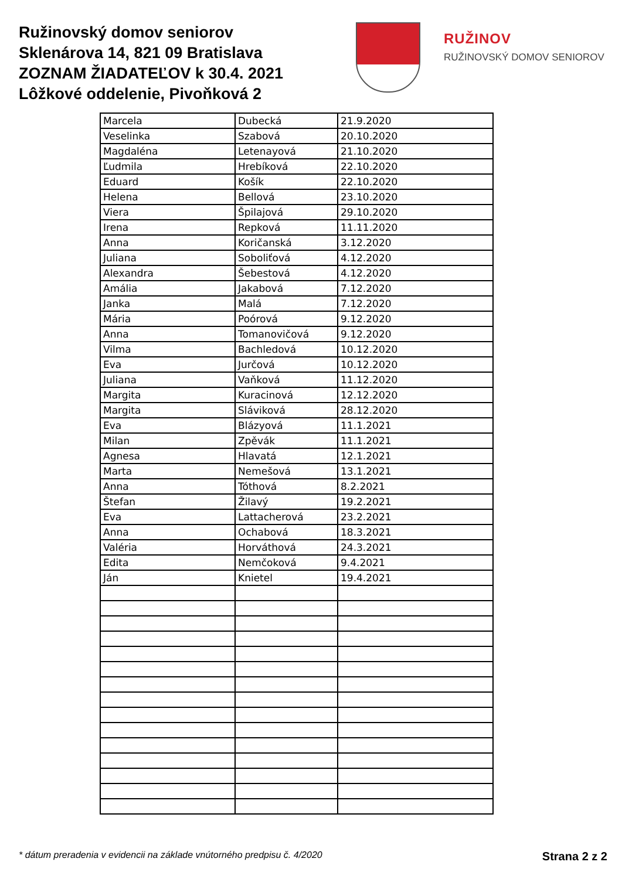Ružinovský domov seniorov
Sklenárova 14, 821 09 Bratislava
ZOZNAM ŽIADATEĽOV k 30.4. 2021
Lôžkové oddelenie, Pivoňková 2
RUŽINOV
RUŽINOVSKÝ DOMOV SENIOROV
| Marcela | Dubecká | 21.9.2020 |
| Veselinka | Szabová | 20.10.2020 |
| Magdaléna | Letenayová | 21.10.2020 |
| Ľudmila | Hrebíková | 22.10.2020 |
| Eduard | Košík | 22.10.2020 |
| Helena | Bellová | 23.10.2020 |
| Viera | Špilajová | 29.10.2020 |
| Irena | Repková | 11.11.2020 |
| Anna | Koričanská | 3.12.2020 |
| Juliana | Soboliťová | 4.12.2020 |
| Alexandra | Šebestová | 4.12.2020 |
| Amália | Jakabová | 7.12.2020 |
| Janka | Malá | 7.12.2020 |
| Mária | Poórová | 9.12.2020 |
| Anna | Tomanovičová | 9.12.2020 |
| Vilma | Bachledová | 10.12.2020 |
| Eva | Jurčová | 10.12.2020 |
| Juliana | Vaňková | 11.12.2020 |
| Margita | Kuracinová | 12.12.2020 |
| Margita | Sláviková | 28.12.2020 |
| Eva | Blázyová | 11.1.2021 |
| Milan | Zpěvák | 11.1.2021 |
| Agnesa | Hlavatá | 12.1.2021 |
| Marta | Nemešová | 13.1.2021 |
| Anna | Tóthová | 8.2.2021 |
| Štefan | Žilavý | 19.2.2021 |
| Eva | Lattacherová | 23.2.2021 |
| Anna | Ochabová | 18.3.2021 |
| Valéria | Horváthová | 24.3.2021 |
| Edita | Nemčoková | 9.4.2021 |
| Ján | Knietel | 19.4.2021 |
* dátum preradenia v evidencii na základe vnútorného predpisu č. 4/2020 Strana 2 z 2